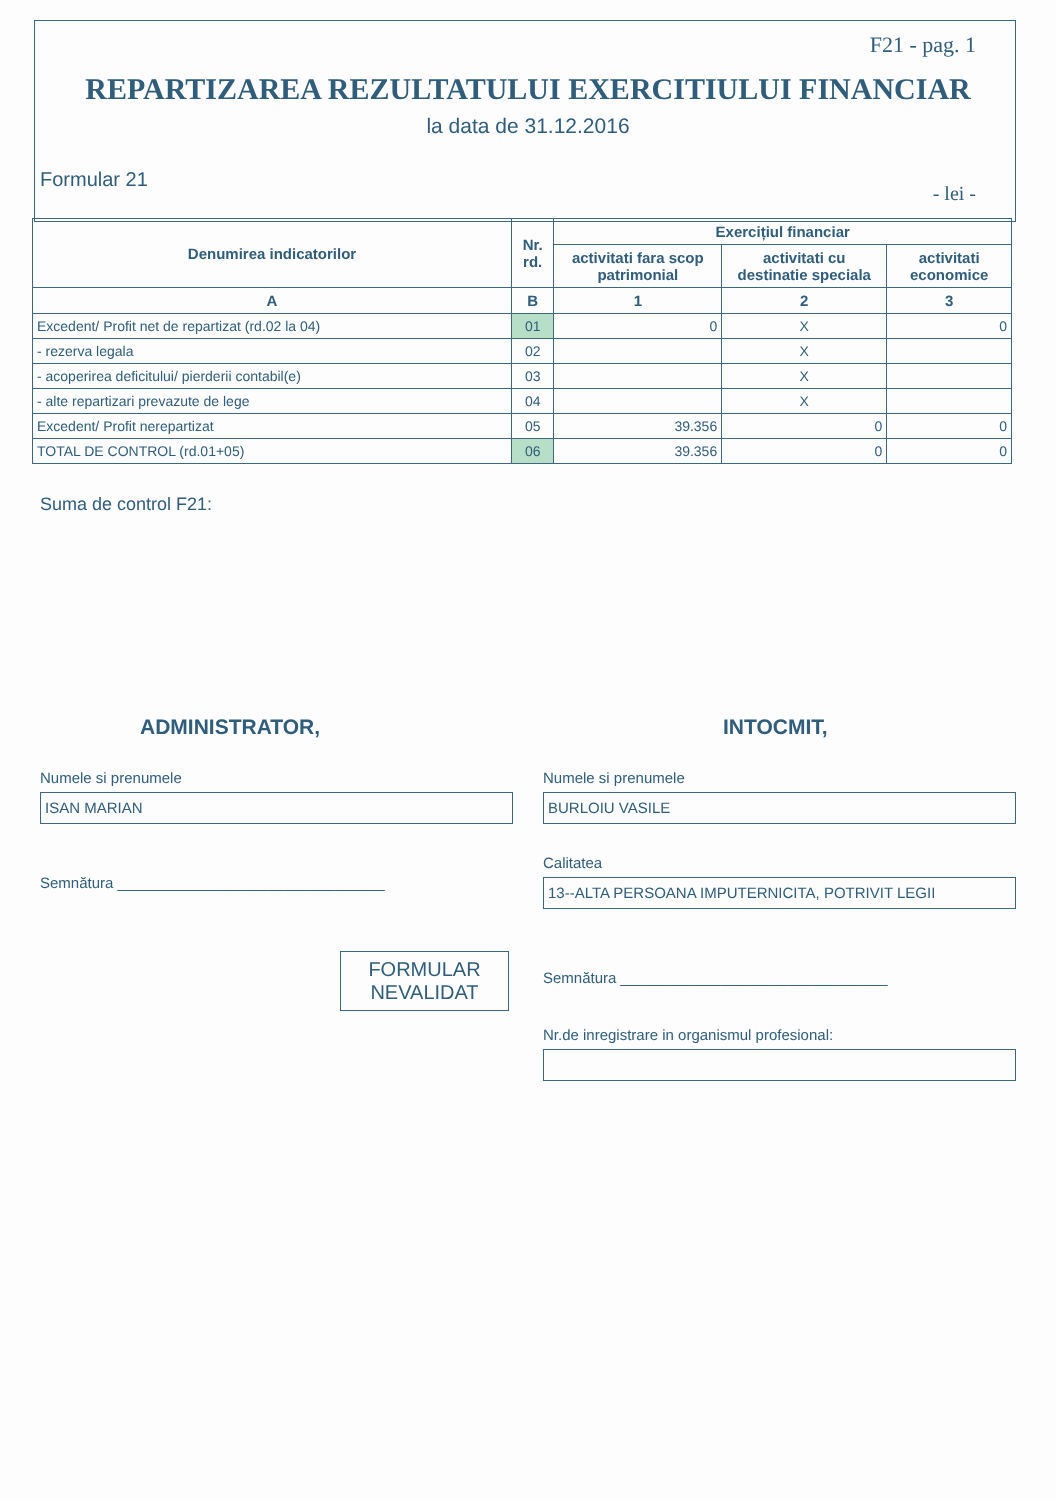F21 - pag. 1
REPARTIZAREA REZULTATULUI EXERCITIULUI FINANCIAR
la data de 31.12.2016
Formular 21 - lei -
| Denumirea indicatorilor | Nr. rd. | Exercițiul financiar | | |
| --- | --- | --- | --- | --- |
| | | activitati fara scop patrimonial | activitati cu destinatie speciala | activitati economice |
| A | B | 1 | 2 | 3 |
| Excedent/ Profit net de repartizat (rd.02 la 04) | 01 | 0 | X | 0 |
| - rezerva legala | 02 | | X | |
| - acoperirea deficitului/ pierderii contabil(e) | 03 | | X | |
| - alte repartizari prevazute de lege | 04 | | X | |
| Excedent/ Profit nerepartizat | 05 | 39.356 | 0 | 0 |
| TOTAL DE CONTROL (rd.01+05) | 06 | 39.356 | 0 | 0 |
Suma de control F21:
ADMINISTRATOR,
Numele si prenumele
ISAN MARIAN
Semnătura ________________________________
FORMULAR NEVALIDAT
INTOCMIT,
Numele si prenumele
BURLOIU VASILE
Calitatea
13--ALTA PERSOANA IMPUTERNICITA, POTRIVIT LEGII
Semnătura ________________________________
Nr.de inregistrare in organismul profesional: